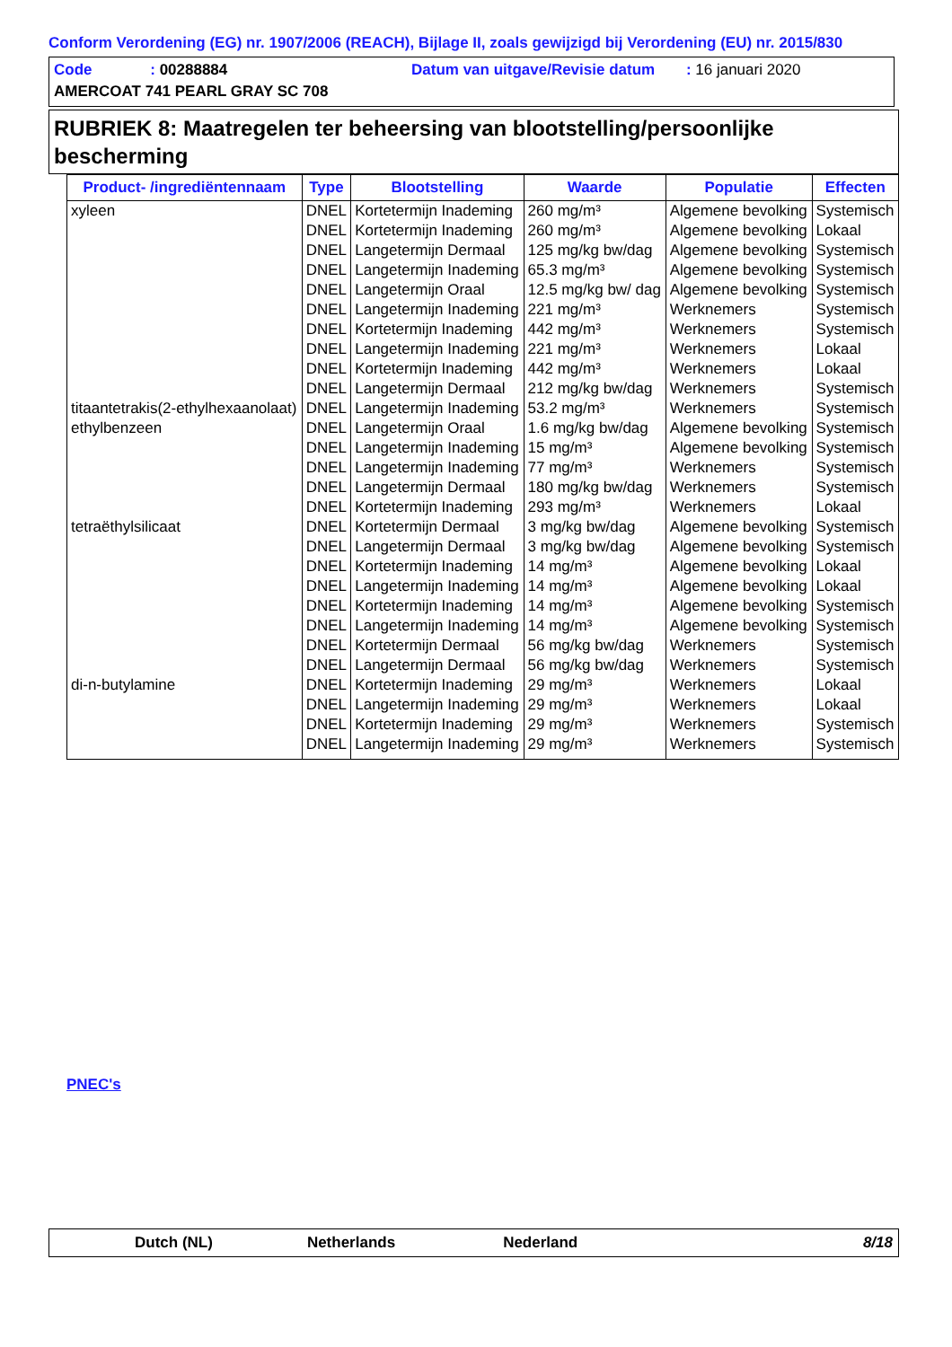Conform Verordening (EG) nr. 1907/2006 (REACH), Bijlage II, zoals gewijzigd bij Verordening (EU) nr. 2015/830
Code : 00288884 Datum van uitgave/Revisie datum : 16 januari 2020
AMERCOAT 741 PEARL GRAY SC 708
RUBRIEK 8: Maatregelen ter beheersing van blootstelling/persoonlijke bescherming
| Product- /ingrediëntennaam | Type | Blootstelling | Waarde | Populatie | Effecten |
| --- | --- | --- | --- | --- | --- |
| xyleen | DNEL | Kortetermijn Inademing | 260 mg/m³ | Algemene bevolking | Systemisch |
| | DNEL | Kortetermijn Inademing | 260 mg/m³ | Algemene bevolking | Lokaal |
| | DNEL | Langetermijn Dermaal | 125 mg/kg bw/dag | Algemene bevolking | Systemisch |
| | DNEL | Langetermijn Inademing | 65.3 mg/m³ | Algemene bevolking | Systemisch |
| | DNEL | Langetermijn Oraal | 12.5 mg/kg bw/ dag | Algemene bevolking | Systemisch |
| | DNEL | Langetermijn Inademing | 221 mg/m³ | Werknemers | Systemisch |
| | DNEL | Kortetermijn Inademing | 442 mg/m³ | Werknemers | Systemisch |
| | DNEL | Langetermijn Inademing | 221 mg/m³ | Werknemers | Lokaal |
| | DNEL | Kortetermijn Inademing | 442 mg/m³ | Werknemers | Lokaal |
| | DNEL | Langetermijn Dermaal | 212 mg/kg bw/dag | Werknemers | Systemisch |
| titaantetrakis(2-ethylhexaanolaat) | DNEL | Langetermijn Inademing | 53.2 mg/m³ | Werknemers | Systemisch |
| ethylbenzeen | DNEL | Langetermijn Oraal | 1.6 mg/kg bw/dag | Algemene bevolking | Systemisch |
| | DNEL | Langetermijn Inademing | 15 mg/m³ | Algemene bevolking | Systemisch |
| | DNEL | Langetermijn Inademing | 77 mg/m³ | Werknemers | Systemisch |
| | DNEL | Langetermijn Dermaal | 180 mg/kg bw/dag | Werknemers | Systemisch |
| | DNEL | Kortetermijn Inademing | 293 mg/m³ | Werknemers | Lokaal |
| tetraëthylsilicaat | DNEL | Kortetermijn Dermaal | 3 mg/kg bw/dag | Algemene bevolking | Systemisch |
| | DNEL | Langetermijn Dermaal | 3 mg/kg bw/dag | Algemene bevolking | Systemisch |
| | DNEL | Kortetermijn Inademing | 14 mg/m³ | Algemene bevolking | Lokaal |
| | DNEL | Langetermijn Inademing | 14 mg/m³ | Algemene bevolking | Lokaal |
| | DNEL | Kortetermijn Inademing | 14 mg/m³ | Algemene bevolking | Systemisch |
| | DNEL | Langetermijn Inademing | 14 mg/m³ | Algemene bevolking | Systemisch |
| | DNEL | Kortetermijn Dermaal | 56 mg/kg bw/dag | Werknemers | Systemisch |
| | DNEL | Langetermijn Dermaal | 56 mg/kg bw/dag | Werknemers | Systemisch |
| di-n-butylamine | DNEL | Kortetermijn Inademing | 29 mg/m³ | Werknemers | Lokaal |
| | DNEL | Langetermijn Inademing | 29 mg/m³ | Werknemers | Lokaal |
| | DNEL | Kortetermijn Inademing | 29 mg/m³ | Werknemers | Systemisch |
| | DNEL | Langetermijn Inademing | 29 mg/m³ | Werknemers | Systemisch |
PNEC's
Dutch (NL) Netherlands Nederland 8/18